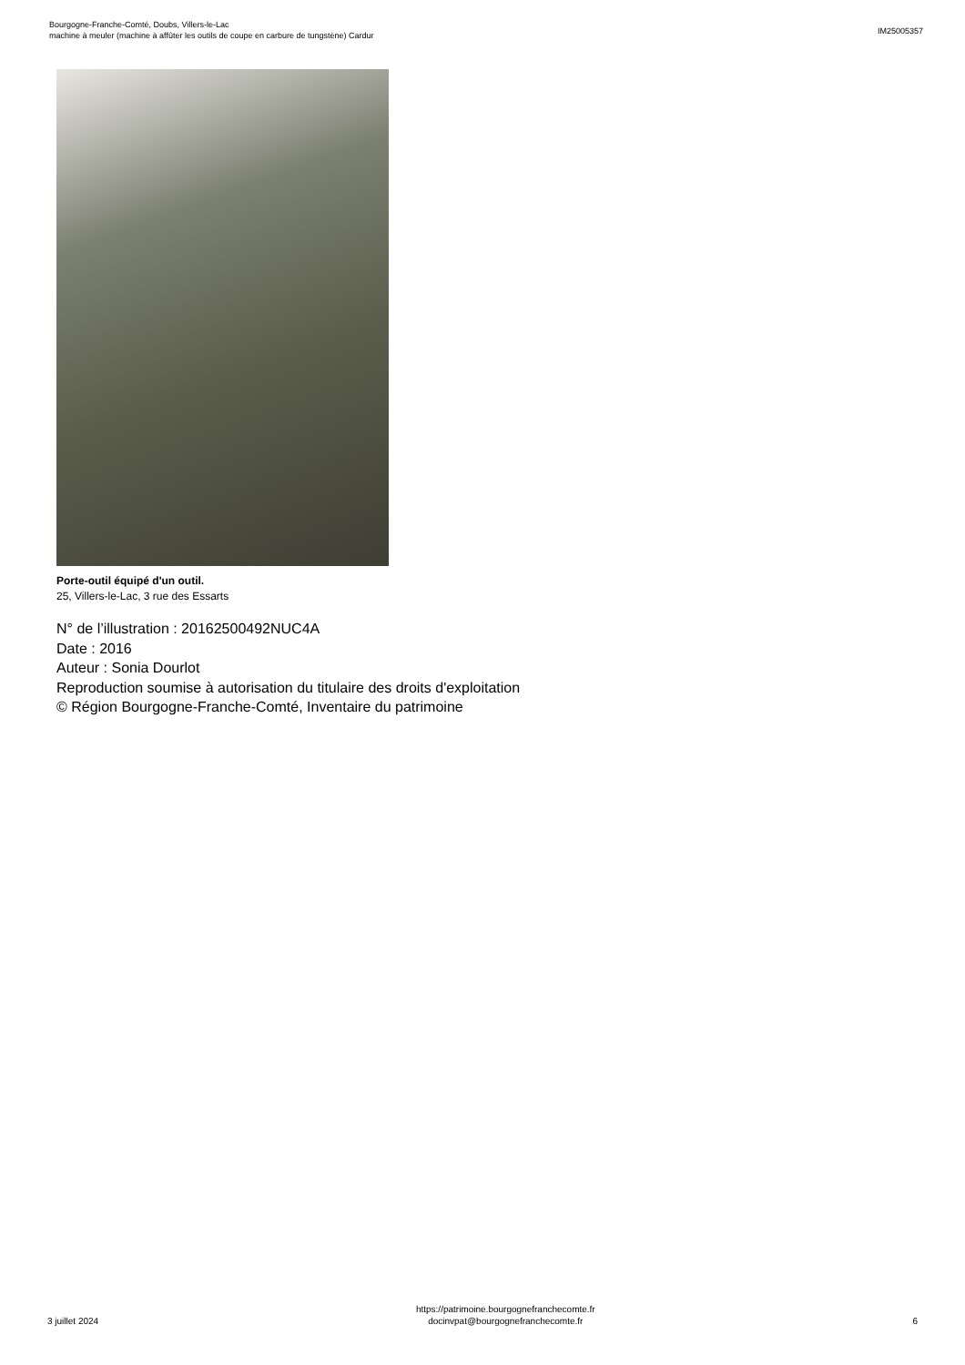Bourgogne-Franche-Comté, Doubs, Villers-le-Lac
machine à meuler (machine à affûter les outils de coupe en carbure de tungstène) Cardur
IM25005357
Porte-outil équipé d'un outil.
25, Villers-le-Lac, 3 rue des Essarts
N° de l’illustration : 20162500492NUC4A
Date : 2016
Auteur : Sonia Dourlot
Reproduction soumise à autorisation du titulaire des droits d'exploitation
© Région Bourgogne-Franche-Comté, Inventaire du patrimoine
3 juillet 2024
https://patrimoine.bourgognefranchecomte.fr
docinvpat@bourgognefranchecomte.fr
6